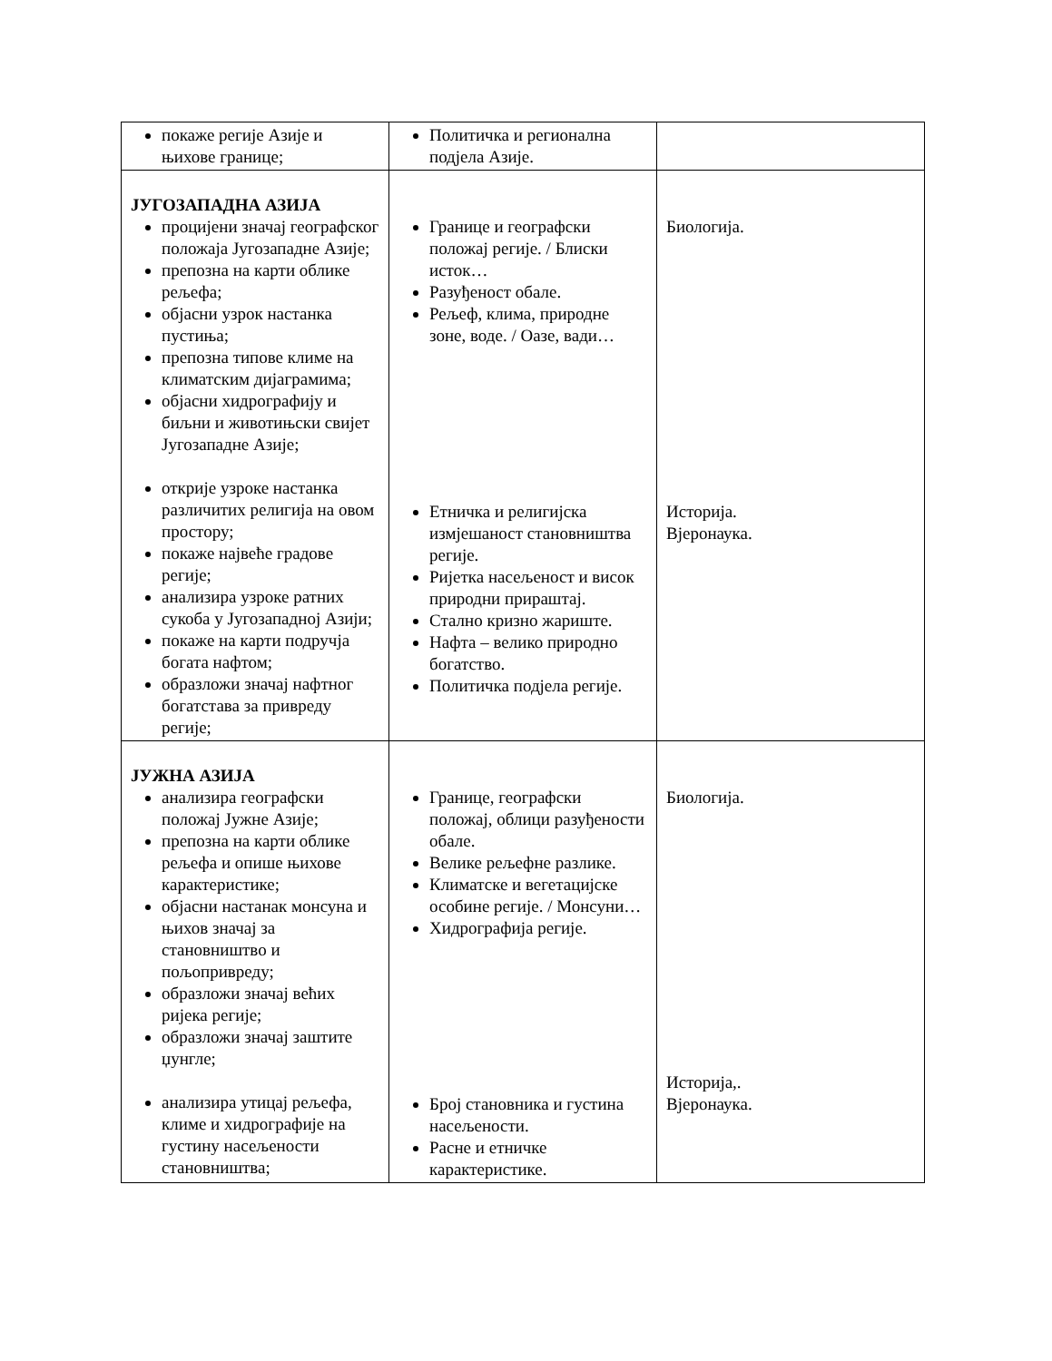| покаже регије Азије и њихове границе; | Политичка и регионална подјела Азије. | |
| ЈУГОЗАПАДНА АЗИЈА процијени значај географског положаја Југозападне Азије; препозна на карти облике рељефа; објасни узрок настанка пустиња; препозна типове климе на климатским дијаграмима; објасни хидрографију и биљни и животињски свијет Југозападне Азије; открије узроке настанка различитих религија на овом простору; покаже највеће градове регије; анализира узроке ратних сукоба у Југозападној Азији; покаже на карти подручја богата нафтом; образложи значај нафтног богатстава за привреду регије; | Границе и географски положај регије. / Блиски исток… Разуђеност обале. Рељеф, клима, природне зоне, воде. / Оазе, вади… Етничка и религијска измјешаност становништва регије. Ријетка насељеност и висок природни прираштај. Стално кризно жариште. Нафта – велико природно богатство. Политичка подјела регије. | Биологија. Историја. Вјеронаука. |
| ЈУЖНА АЗИЈА анализира географски положај Јужне Азије; препозна на карти облике рељефа и опише њихове карактеристике; објасни настанак монсуна и њихов значај за становништво и пољопривреду; образложи значај већих ријека регије; образложи значај заштите џунгле; анализира утицај рељефа, климе и хидрографије на густину насељености становништва; | Границе, географски положај, облици разуђености обале. Велике рељефне разлике. Климатске и вегетацијске особине регије. / Монсуни… Хидрографија регије. Број становника и густина насељености. Расне и етничке карактеристике. | Биологија. Историја,. Вјеронаука. |